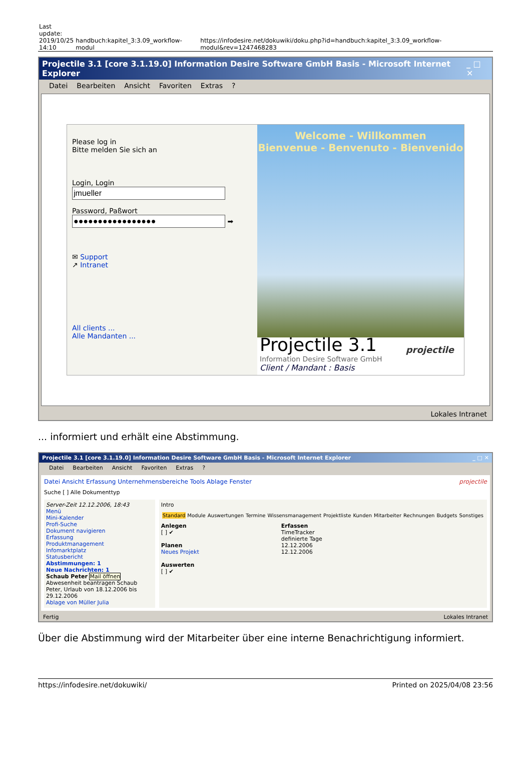| Last update: 2019/10/25 14:10 | handbuch:kapitel_3:3.09_workflow-modul | https://infodesire.net/dokuwiki/doku.php?id=handbuch:kapitel_3:3.09_workflow-modul&rev=1247468283 |
Projectile 3.1 [core 3.1.19.0] Information Desire Software GmbH Basis - Microsoft Internet Explorer _ □ ✕
Datei Bearbeiten Ansicht Favoriten Extras?
Please log in
Bitte melden Sie sich an
Login, Login
Password, Paßwort
➡
✉ Support
↗ Intranet
All clients ...
Alle Mandanten ...
Welcome - Willkommen
Bienvenue - Benvenuto - Bienvenido
Projectile 3.1
Information Desire Software GmbH
Client / Mandant : Basis
projectile
Lokales Intranet
... informiert und erhält eine Abstimmung.
Projectile 3.1 [core 3.1.19.0] Information Desire Software GmbH Basis - Microsoft Internet Explorer _ □ ✕
Datei Bearbeiten Ansicht Favoriten Extras?
Datei Ansicht Erfassung Unternehmensbereiche Tools Ablage Fenster projectile
Suche [ ] Alle Dokumenttyp
Server-Zeit 12.12.2006, 18:43
Menü
Mini-Kalender
Profi-Suche
Dokument navigieren
Erfassung
Produktmanagement
Infomarktplatz
Statusbericht
Abstimmungen: 1
Neue Nachrichten: 1
Schaub Peter Mail öffnen
Abwesenheit beantragen Schaub Peter, Urlaub von 18.12.2006 bis 29.12.2006
Ablage von Müller Julia
Intro
| Standard | Module | Auswertungen | Termine | Wissensmanagement | Projektliste | Kunden | Mitarbeiter | Rechnungen | Budgets | Sonstiges |
Anlegen
[ ] ✔
Planen
Neues Projekt
Auswerten
[ ] ✔
Erfassen
TimeTracker
definierte Tage
12.12.2006
12.12.2006
Fertig Lokales Intranet
Über die Abstimmung wird der Mitarbeiter über eine interne Benachrichtigung informiert.
https://infodesire.net/dokuwiki/ Printed on 2025/04/08 23:56